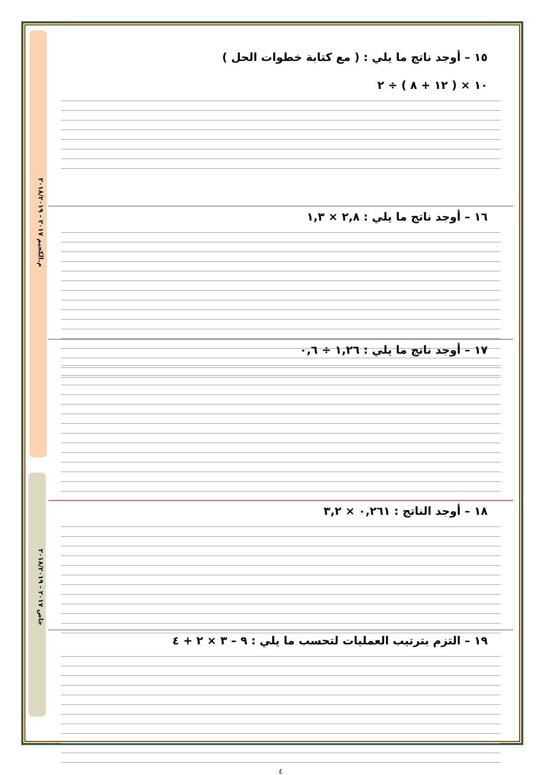م.الكحيم ٢٠١٧ - ٢٠١٨/٢٠١٩
خاص ٢٠١٧ - ٢٠١٨/٢٠١٩
١٥ – أوجد ناتج ما يلي : ( مع كتابة خطوات الحل )
١٠ × ( ١٢ + ٨ ) ÷ ٢
١٦ – أوجد ناتج ما يلي : ٢,٨ × ١,٣
١٧ – أوجد ناتج ما يلي : ١,٢٦ ÷ ٠,٦
١٨ – أوجد الناتج : ٠,٢٦١ × ٣,٢
١٩ – التزم بترتيب العمليات لتحسب ما يلي : ٩ – ٣ × ٢ + ٤
٤